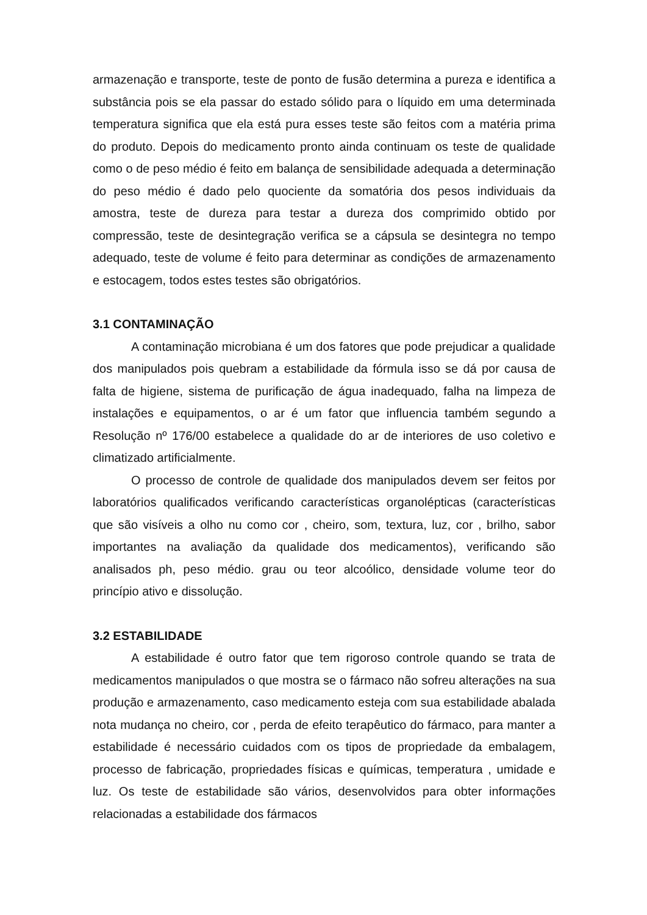armazenação e transporte, teste de ponto de fusão determina a pureza e identifica a substância pois se ela passar do estado sólido para o líquido em uma determinada temperatura significa que ela está pura esses teste são feitos com a matéria prima do produto. Depois do medicamento pronto ainda continuam os teste de qualidade como o de peso médio é feito em balança de sensibilidade adequada a determinação do peso médio é dado pelo quociente da somatória dos pesos individuais da amostra, teste de dureza para testar a dureza dos comprimido obtido por compressão, teste de desintegração verifica se a cápsula se desintegra no tempo adequado, teste de volume é feito para determinar as condições de armazenamento e estocagem, todos estes testes são obrigatórios.
3.1 CONTAMINAÇÃO
A contaminação microbiana é um dos fatores que pode prejudicar a qualidade dos manipulados pois quebram a estabilidade da fórmula isso se dá por causa de falta de higiene, sistema de purificação de água inadequado, falha na limpeza de instalações e equipamentos, o ar é um fator que influencia também segundo a Resolução nº 176/00 estabelece a qualidade do ar de interiores de uso coletivo e climatizado artificialmente.
O processo de controle de qualidade dos manipulados devem ser feitos por laboratórios qualificados verificando características organolépticas (características que são visíveis a olho nu como cor , cheiro, som, textura, luz, cor , brilho, sabor importantes na avaliação da qualidade dos medicamentos), verificando são analisados ph, peso médio. grau ou teor alcoólico, densidade volume teor do princípio ativo e dissolução.
3.2 ESTABILIDADE
A estabilidade é outro fator que tem rigoroso controle quando se trata de medicamentos manipulados o que mostra se o fármaco não sofreu alterações na sua produção e armazenamento, caso medicamento esteja com sua estabilidade abalada nota mudança no cheiro, cor , perda de efeito terapêutico do fármaco, para manter a estabilidade é necessário cuidados com os tipos de propriedade da embalagem, processo de fabricação, propriedades físicas e químicas, temperatura , umidade e luz. Os teste de estabilidade são vários, desenvolvidos para obter informações relacionadas a estabilidade dos fármacos